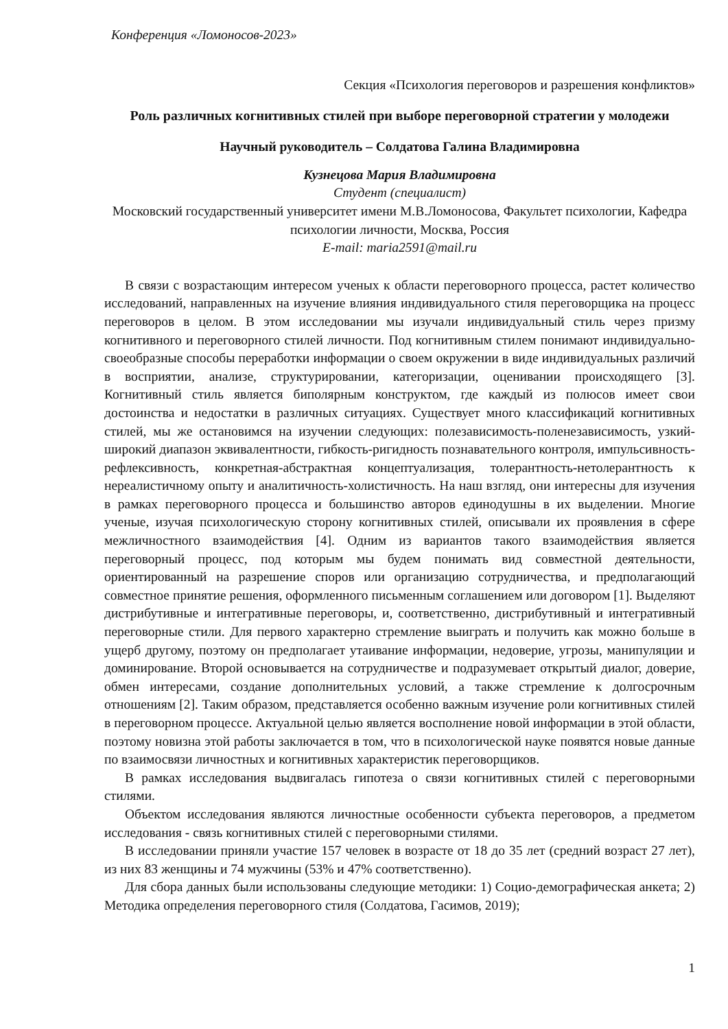Конференция «Ломоносов-2023»
Секция «Психология переговоров и разрешения конфликтов»
Роль различных когнитивных стилей при выборе переговорной стратегии у молодежи
Научный руководитель – Солдатова Галина Владимировна
Кузнецова Мария Владимировна
Студент (специалист)
Московский государственный университет имени М.В.Ломоносова, Факультет психологии, Кафедра психологии личности, Москва, Россия
E-mail: maria2591@mail.ru
В связи с возрастающим интересом ученых к области переговорного процесса, растет количество исследований, направленных на изучение влияния индивидуального стиля переговорщика на процесс переговоров в целом. В этом исследовании мы изучали индивидуальный стиль через призму когнитивного и переговорного стилей личности. Под когнитивным стилем понимают индивидуально-своеобразные способы переработки информации о своем окружении в виде индивидуальных различий в восприятии, анализе, структурировании, категоризации, оценивании происходящего [3]. Когнитивный стиль является биполярным конструктом, где каждый из полюсов имеет свои достоинства и недостатки в различных ситуациях. Существует много классификаций когнитивных стилей, мы же остановимся на изучении следующих: полезависимость-поленезависимость, узкий-широкий диапазон эквивалентности, гибкость-ригидность познавательного контроля, импульсивность-рефлексивность, конкретная-абстрактная концептуализация, толерантность-нетолерантность к нереалистичному опыту и аналитичность-холистичность. На наш взгляд, они интересны для изучения в рамках переговорного процесса и большинство авторов единодушны в их выделении. Многие ученые, изучая психологическую сторону когнитивных стилей, описывали их проявления в сфере межличностного взаимодействия [4]. Одним из вариантов такого взаимодействия является переговорный процесс, под которым мы будем понимать вид совместной деятельности, ориентированный на разрешение споров или организацию сотрудничества, и предполагающий совместное принятие решения, оформленного письменным соглашением или договором [1]. Выделяют дистрибутивные и интегративные переговоры, и, соответственно, дистрибутивный и интегративный переговорные стили. Для первого характерно стремление выиграть и получить как можно больше в ущерб другому, поэтому он предполагает утаивание информации, недоверие, угрозы, манипуляции и доминирование. Второй основывается на сотрудничестве и подразумевает открытый диалог, доверие, обмен интересами, создание дополнительных условий, а также стремление к долгосрочным отношениям [2]. Таким образом, представляется особенно важным изучение роли когнитивных стилей в переговорном процессе. Актуальной целью является восполнение новой информации в этой области, поэтому новизна этой работы заключается в том, что в психологической науке появятся новые данные по взаимосвязи личностных и когнитивных характеристик переговорщиков.
В рамках исследования выдвигалась гипотеза о связи когнитивных стилей с переговорными стилями.
Объектом исследования являются личностные особенности субъекта переговоров, а предметом исследования - связь когнитивных стилей с переговорными стилями.
В исследовании приняли участие 157 человек в возрасте от 18 до 35 лет (средний возраст 27 лет), из них 83 женщины и 74 мужчины (53% и 47% соответственно).
Для сбора данных были использованы следующие методики: 1) Социо-демографическая анкета; 2) Методика определения переговорного стиля (Солдатова, Гасимов, 2019);
1